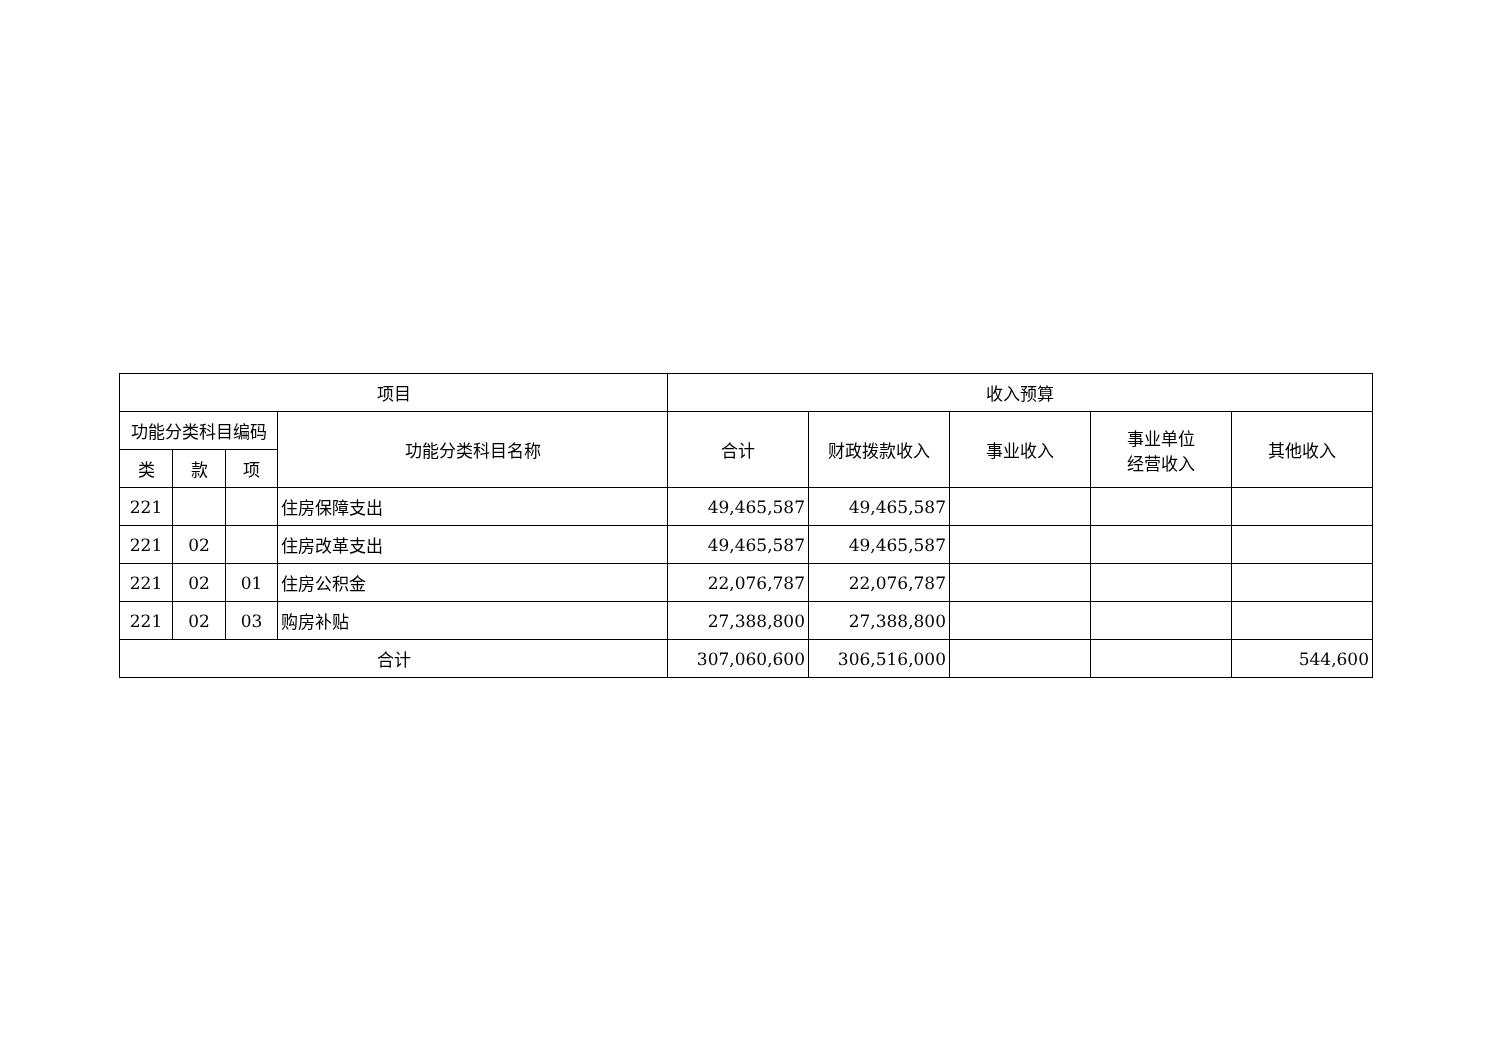| 项目 | | | | 收入预算 | | | | |
| --- | --- | --- | --- | --- | --- | --- | --- | --- |
| 功能分类科目编码 | | | 功能分类科目名称 | 合计 | 财政拨款收入 | 事业收入 | 事业单位 经营收入 | 其他收入 |
| 类 | 款 | 项 | | | | | | |
| 221 | | | 住房保障支出 | 49,465,587 | 49,465,587 | | | |
| 221 | 02 | | 住房改革支出 | 49,465,587 | 49,465,587 | | | |
| 221 | 02 | 01 | 住房公积金 | 22,076,787 | 22,076,787 | | | |
| 221 | 02 | 03 | 购房补贴 | 27,388,800 | 27,388,800 | | | |
| 合计 | | | | 307,060,600 | 306,516,000 | | | 544,600 |